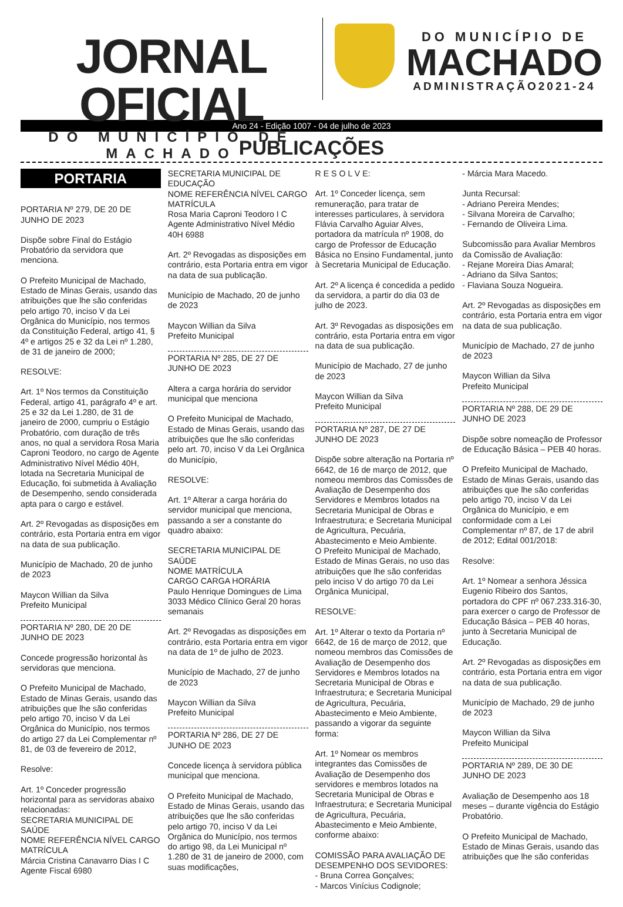JORNAL OFICIAL
DO MUNICÍPIO DE MACHADO
DO MUNICÍPIO DE
MACHADO
ADMINISTRAÇÃO2021-24
Ano 24 - Edição 1007 - 04 de julho de 2023
PUBLICAÇÕES
PORTARIA
PORTARIA Nº 279, DE 20 DE JUNHO DE 2023
Dispõe sobre Final do Estágio Probatório da servidora que menciona.
O Prefeito Municipal de Machado, Estado de Minas Gerais, usando das atribuições que lhe são conferidas pelo artigo 70, inciso V da Lei Orgânica do Município, nos termos da Constituição Federal, artigo 41, § 4º e artigos 25 e 32 da Lei nº 1.280, de 31 de janeiro de 2000;
RESOLVE:
Art. 1º Nos termos da Constituição Federal, artigo 41, parágrafo 4º e art. 25 e 32 da Lei 1.280, de 31 de janeiro de 2000, cumpriu o Estágio Probatório, com duração de três anos, no qual a servidora Rosa Maria Caproni Teodoro, no cargo de Agente Administrativo Nível Médio 40H, lotada na Secretaria Municipal de Educação, foi submetida à Avaliação de Desempenho, sendo considerada apta para o cargo e estável.
Art. 2º Revogadas as disposições em contrário, esta Portaria entra em vigor na data de sua publicação.
Município de Machado, 20 de junho de 2023
Maycon Willian da Silva
Prefeito Municipal
PORTARIA Nº 280, DE 20 DE JUNHO DE 2023
Concede progressão horizontal às servidoras que menciona.
O Prefeito Municipal de Machado, Estado de Minas Gerais, usando das atribuições que lhe são conferidas pelo artigo 70, inciso V da Lei Orgânica do Município, nos termos do artigo 27 da Lei Complementar nº 81, de 03 de fevereiro de 2012,
Resolve:
Art. 1º Conceder progressão horizontal para as servidoras abaixo relacionadas:
SECRETARIA MUNICIPAL DE SAÚDE
NOME REFERÊNCIA NÍVEL CARGO MATRÍCULA
Márcia Cristina Canavarro Dias I C Agente Fiscal 6980
SECRETARIA MUNICIPAL DE EDUCAÇÃO
NOME REFERÊNCIA NÍVEL CARGO MATRÍCULA
Rosa Maria Caproni Teodoro I C Agente Administrativo Nível Médio 40H 6988
Art. 2º Revogadas as disposições em contrário, esta Portaria entra em vigor na data de sua publicação.
Município de Machado, 20 de junho de 2023
Maycon Willian da Silva
Prefeito Municipal
PORTARIA Nº 285, DE 27 DE JUNHO DE 2023
Altera a carga horária do servidor municipal que menciona
O Prefeito Municipal de Machado, Estado de Minas Gerais, usando das atribuições que lhe são conferidas pelo art. 70, inciso V da Lei Orgânica do Município,
RESOLVE:
Art. 1º Alterar a carga horária do servidor municipal que menciona, passando a ser a constante do quadro abaixo:
SECRETARIA MUNICIPAL DE SAÚDE
NOME MATRÍCULA
CARGO CARGA HORÁRIA
Paulo Henrique Domingues de Lima 3033 Médico Clínico Geral 20 horas semanais
Art. 2º Revogadas as disposições em contrário, esta Portaria entra em vigor na data de 1º de julho de 2023.
Município de Machado, 27 de junho de 2023
Maycon Willian da Silva
Prefeito Municipal
PORTARIA Nº 286, DE 27 DE JUNHO DE 2023
Concede licença à servidora pública municipal que menciona.
O Prefeito Municipal de Machado, Estado de Minas Gerais, usando das atribuições que lhe são conferidas pelo artigo 70, inciso V da Lei Orgânica do Município, nos termos do artigo 98, da Lei Municipal nº 1.280 de 31 de janeiro de 2000, com suas modificações,
R E S O L V E:
Art. 1º Conceder licença, sem remuneração, para tratar de interesses particulares, à servidora Flávia Carvalho Aguiar Alves, portadora da matrícula nº 1908, do cargo de Professor de Educação Básica no Ensino Fundamental, junto à Secretaria Municipal de Educação.
Art. 2º A licença é concedida a pedido da servidora, a partir do dia 03 de julho de 2023.
Art. 3º Revogadas as disposições em contrário, esta Portaria entra em vigor na data de sua publicação.
Município de Machado, 27 de junho de 2023
Maycon Willian da Silva
Prefeito Municipal
PORTARIA Nº 287, DE 27 DE JUNHO DE 2023
Dispõe sobre alteração na Portaria nº 6642, de 16 de março de 2012, que nomeou membros das Comissões de Avaliação de Desempenho dos Servidores e Membros lotados na Secretaria Municipal de Obras e Infraestrutura; e Secretaria Municipal de Agricultura, Pecuária, Abastecimento e Meio Ambiente.
O Prefeito Municipal de Machado, Estado de Minas Gerais, no uso das atribuições que lhe são conferidas pelo inciso V do artigo 70 da Lei Orgânica Municipal,
RESOLVE:
Art. 1º Alterar o texto da Portaria nº 6642, de 16 de março de 2012, que nomeou membros das Comissões de Avaliação de Desempenho dos Servidores e Membros lotados na Secretaria Municipal de Obras e Infraestrutura; e Secretaria Municipal de Agricultura, Pecuária, Abastecimento e Meio Ambiente, passando a vigorar da seguinte forma:
Art. 1º Nomear os membros integrantes das Comissões de Avaliação de Desempenho dos servidores e membros lotados na Secretaria Municipal de Obras e Infraestrutura; e Secretaria Municipal de Agricultura, Pecuária, Abastecimento e Meio Ambiente, conforme abaixo:
COMISSÃO PARA AVALIAÇÃO DE DESEMPENHO DOS SEVIDORES:
- Bruna Correa Gonçalves;
- Marcos Vinícius Codignole;
- Márcia Mara Macedo.
Junta Recursal:
- Adriano Pereira Mendes;
- Silvana Moreira de Carvalho;
- Fernando de Oliveira Lima.
Subcomissão para Avaliar Membros da Comissão de Avaliação:
- Rejane Moreira Dias Amaral;
- Adriano da Silva Santos;
- Flaviana Souza Nogueira.
Art. 2º Revogadas as disposições em contrário, esta Portaria entra em vigor na data de sua publicação.
Município de Machado, 27 de junho de 2023
Maycon Willian da Silva
Prefeito Municipal
PORTARIA Nº 288, DE 29 DE JUNHO DE 2023
Dispõe sobre nomeação de Professor de Educação Básica – PEB 40 horas.
O Prefeito Municipal de Machado, Estado de Minas Gerais, usando das atribuições que lhe são conferidas pelo artigo 70, inciso V da Lei Orgânica do Município, e em conformidade com a Lei Complementar nº 87, de 17 de abril de 2012; Edital 001/2018:
Resolve:
Art. 1º Nomear a senhora Jéssica Eugenio Ribeiro dos Santos, portadora do CPF nº 067.233.316-30, para exercer o cargo de Professor de Educação Básica – PEB 40 horas, junto à Secretaria Municipal de Educação.
Art. 2º Revogadas as disposições em contrário, esta Portaria entra em vigor na data de sua publicação.
Município de Machado, 29 de junho de 2023
Maycon Willian da Silva
Prefeito Municipal
PORTARIA Nº 289, DE 30 DE JUNHO DE 2023
Avaliação de Desempenho aos 18 meses – durante vigência do Estágio Probatório.
O Prefeito Municipal de Machado, Estado de Minas Gerais, usando das atribuições que lhe são conferidas